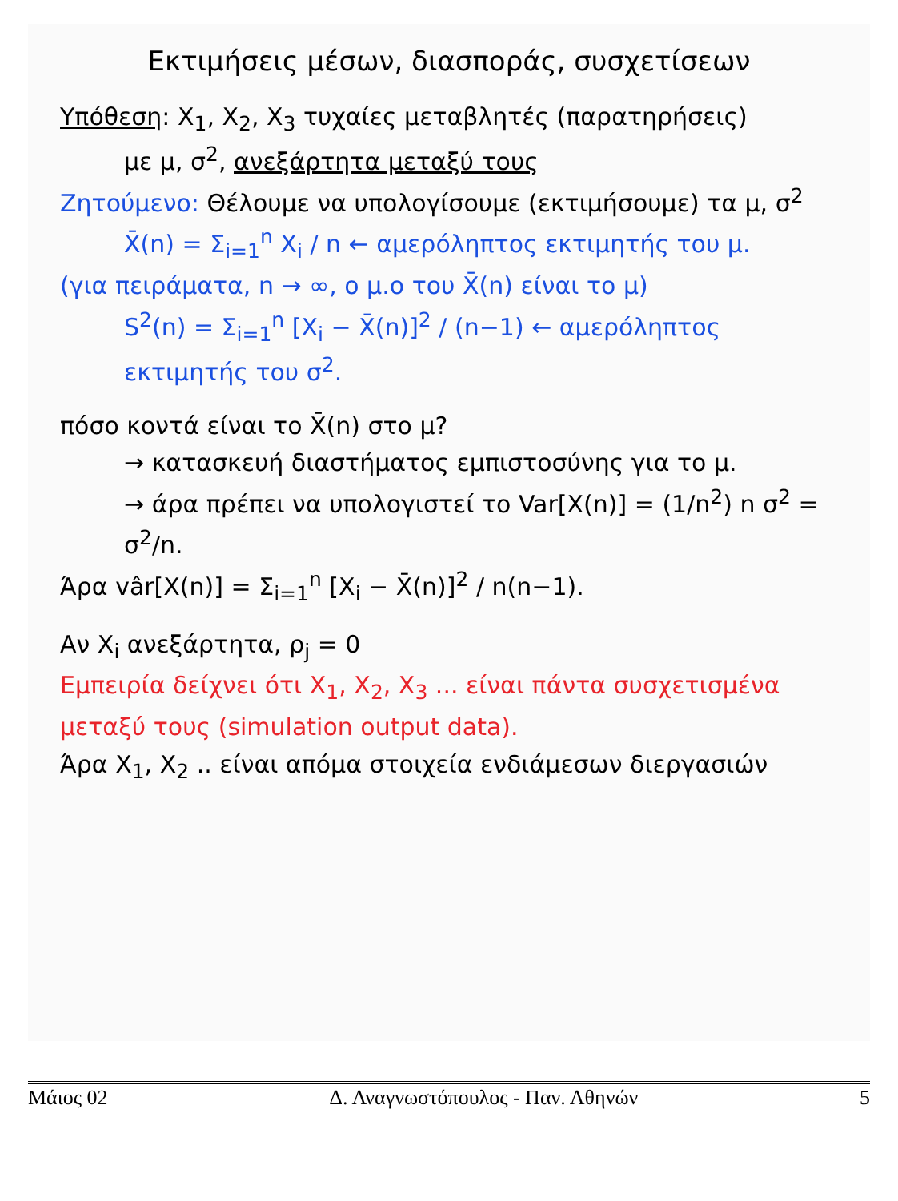Εκτιμήσεις μέσων, διασποράς, συσχετίσεων
Υπόθεση: X<sub>1</sub>, X<sub>2</sub>, X<sub>3</sub> τυχαίες μεταβλητές (παρατηρήσεις)
με μ, σ<sup>2</sup>, ανεξάρτητα μεταξύ τους
Ζητούμενο: Θέλουμε να υπολογίσουμε (εκτιμήσουμε) τα μ, σ<sup>2</sup>
X̄(n) = Σ<sub>i=1</sub><sup>n</sup> X<sub>i</sub> / n ← αμερόληπτος εκτιμητής του μ.
(για πειράματα, n → ∞, ο μ.ο του X̄(n) είναι το μ)
S<sup>2</sup>(n) = Σ<sub>i=1</sub><sup>n</sup> [X<sub>i</sub> − X̄(n)]<sup>2</sup> / (n−1) ← αμερόληπτος εκτιμητής του σ<sup>2</sup>.
πόσο κοντά είναι το X̄(n) στο μ?
→ κατασκευή διαστήματος εμπιστοσύνης για το μ.
→ άρα πρέπει να υπολογιστεί το Var[X(n)] = (1/n<sup>2</sup>) n σ<sup>2</sup> = σ<sup>2</sup>/n.
Άρα vâr[X(n)] = Σ<sub>i=1</sub><sup>n</sup> [X<sub>i</sub> − X̄(n)]<sup>2</sup> / n(n−1).
Αν X<sub>i</sub> ανεξάρτητα, ρ<sub>j</sub> = 0
Εμπειρία δείχνει ότι X<sub>1</sub>, X<sub>2</sub>, X<sub>3</sub> ... είναι πάντα συσχετισμένα μεταξύ τους (simulation output data).
Άρα X<sub>1</sub>, X<sub>2</sub> .. είναι απόμα στοιχεία ενδιάμεσων διεργασιών
Μάιος 02 Δ. Αναγνωστόπουλος - Παν. Αθηνών 5